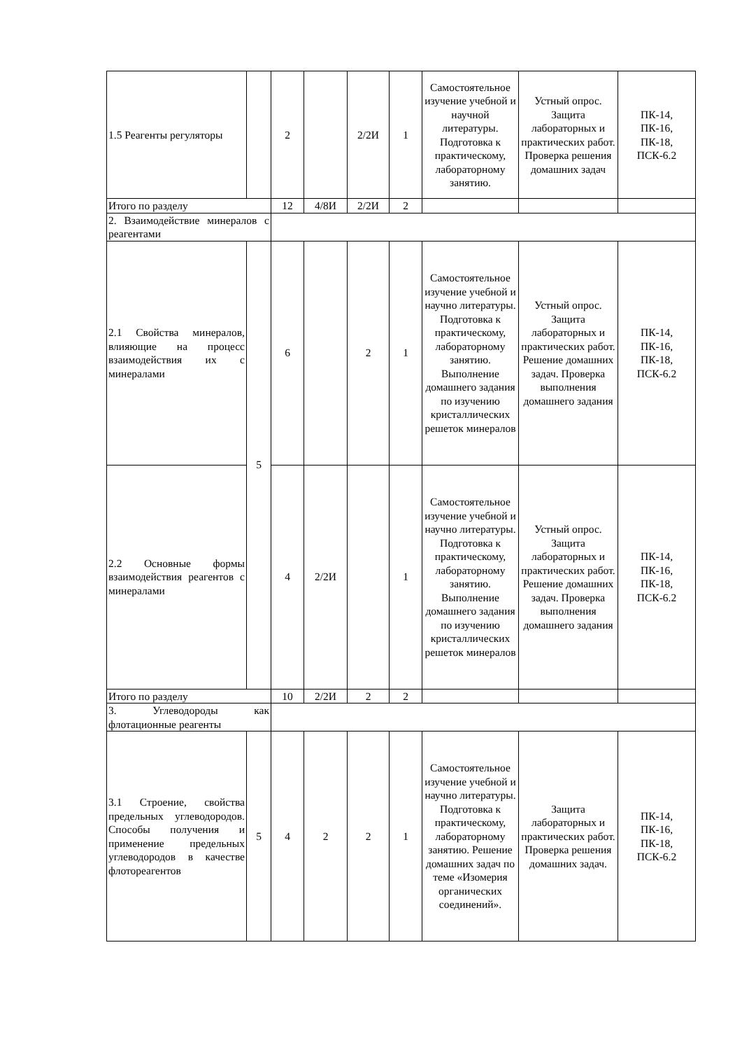| 1.5 Реагенты регуляторы | | 2 | | 2/2И | 1 | Самостоятельное изучение учебной и научной литературы. Подготовка к практическому, лабораторному занятию. | Устный опрос. Защита лабораторных и практических работ. Проверка решения домашних задач | ПК-14, ПК-16, ПК-18, ПСК-6.2 |
| Итого по разделу | | 12 | 4/8И | 2/2И | 2 | | | |
| 2. Взаимодействие минералов с реагентами | | | | | | | | |
| 2.1 Свойства минералов, влияющие на процесс взаимодействия их с минералами | 5 | 6 | | 2 | 1 | Самостоятельное изучение учебной и научно литературы. Подготовка к практическому, лабораторному занятию. Выполнение домашнего задания по изучению кристаллических решеток минералов | Устный опрос. Защита лабораторных и практических работ. Решение домашних задач. Проверка выполнения домашнего задания | ПК-14, ПК-16, ПК-18, ПСК-6.2 |
| 2.2 Основные формы взаимодействия реагентов с минералами | | 4 | 2/2И | | 1 | Самостоятельное изучение учебной и научно литературы. Подготовка к практическому, лабораторному занятию. Выполнение домашнего задания по изучению кристаллических решеток минералов | Устный опрос. Защита лабораторных и практических работ. Решение домашних задач. Проверка выполнения домашнего задания | ПК-14, ПК-16, ПК-18, ПСК-6.2 |
| Итого по разделу | | 10 | 2/2И | 2 | 2 | | | |
| 3. Углеводороды как флотационные реагенты | | | | | | | | |
| 3.1 Строение, свойства предельных углеводородов. Способы получения и применение предельных углеводородов в качестве флотореагентов | 5 | 4 | 2 | 2 | 1 | Самостоятельное изучение учебной и научно литературы. Подготовка к практическому, лабораторному занятию. Решение домашних задач по теме «Изомерия органических соединений». | Защита лабораторных и практических работ. Проверка решения домашних задач. | ПК-14, ПК-16, ПК-18, ПСК-6.2 |